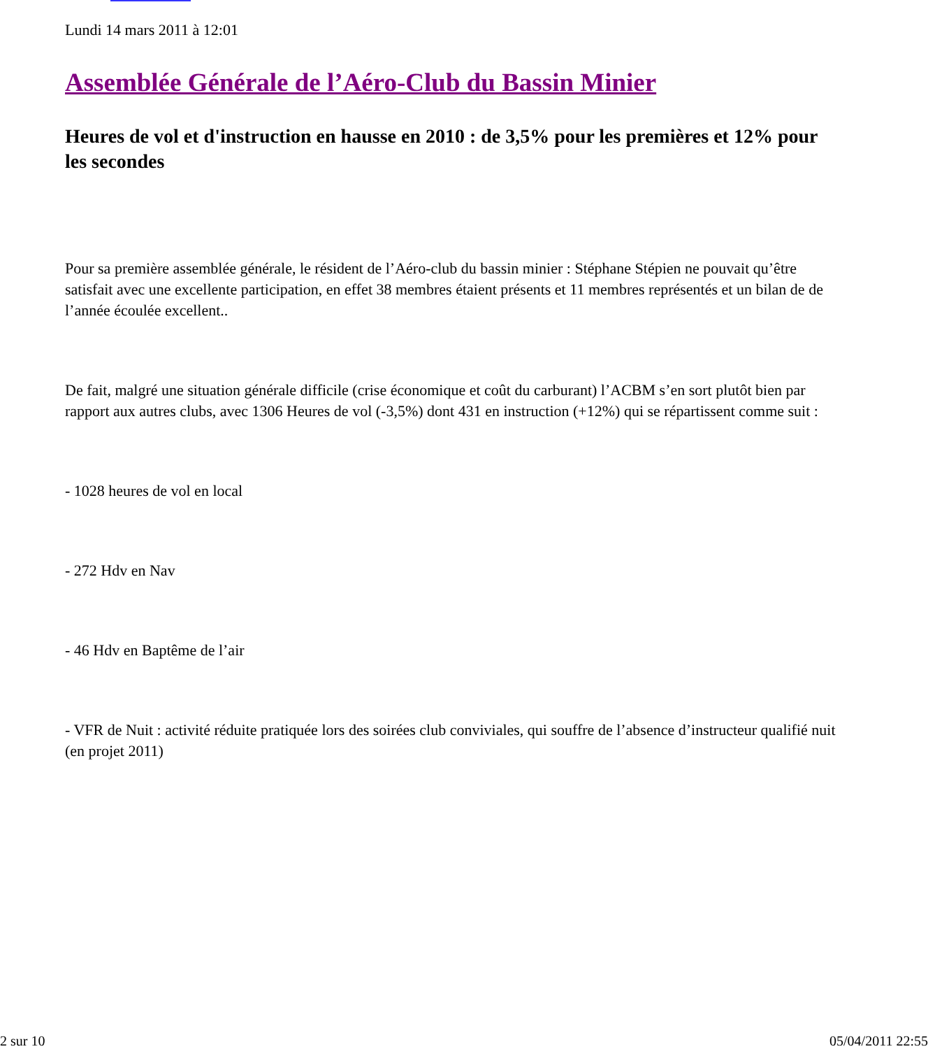Lundi 14 mars 2011 à 12:01
Assemblée Générale de l’Aéro-Club du Bassin Minier
Heures de vol et d'instruction en hausse en 2010 : de 3,5% pour les premières et 12% pour les secondes
Pour sa première assemblée générale, le résident de l’Aéro-club du bassin minier : Stéphane Stépien ne pouvait qu’être satisfait avec une excellente participation, en effet 38 membres étaient présents et 11 membres représentés et un bilan de de l’année écoulée excellent..
De fait, malgré une situation générale difficile (crise économique et coût du carburant) l’ACBM s’en sort plutôt bien par rapport aux autres clubs, avec 1306 Heures de vol (-3,5%) dont 431 en instruction (+12%) qui se répartissent comme suit :
- 1028 heures de vol en local
- 272 Hdv en Nav
- 46 Hdv en Baptême de l’air
- VFR de Nuit : activité réduite pratiquée lors des soirées club conviviales, qui souffre de l’absence d’instructeur qualifié nuit (en projet 2011)
2 sur 10 05/04/2011 22:55